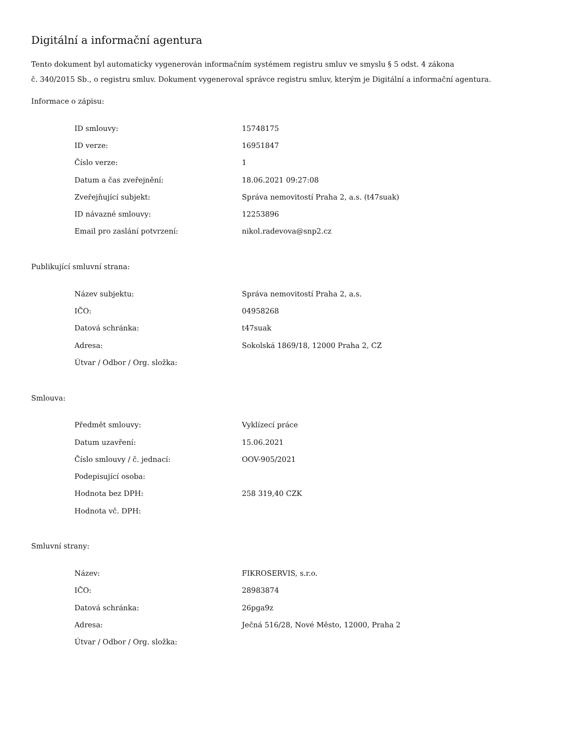Digitální a informační agentura
Tento dokument byl automaticky vygenerován informačním systémem registru smluv ve smyslu § 5 odst. 4 zákona
č. 340/2015 Sb., o registru smluv. Dokument vygeneroval správce registru smluv, kterým je Digitální a informační agentura.
Informace o zápisu:
| ID smlouvy: | 15748175 |
| ID verze: | 16951847 |
| Číslo verze: | 1 |
| Datum a čas zveřejnění: | 18.06.2021 09:27:08 |
| Zveřejňující subjekt: | Správa nemovitostí Praha 2, a.s. (t47suak) |
| ID návazné smlouvy: | 12253896 |
| Email pro zaslání potvrzení: | nikol.radevova@snp2.cz |
Publikující smluvní strana:
| Název subjektu: | Správa nemovitostí Praha 2, a.s. |
| IČO: | 04958268 |
| Datová schránka: | t47suak |
| Adresa: | Sokolská 1869/18, 12000 Praha 2, CZ |
| Útvar / Odbor / Org. složka: | |
Smlouva:
| Předmět smlouvy: | Vyklízecí práce |
| Datum uzavření: | 15.06.2021 |
| Číslo smlouvy / č. jednací: | OOV-905/2021 |
| Podepisující osoba: | |
| Hodnota bez DPH: | 258 319,40 CZK |
| Hodnota vč. DPH: | |
Smluvní strany:
| Název: | FIKROSERVIS, s.r.o. |
| IČO: | 28983874 |
| Datová schránka: | 26pga9z |
| Adresa: | Ječná 516/28, Nové Město, 12000, Praha 2 |
| Útvar / Odbor / Org. složka: | |